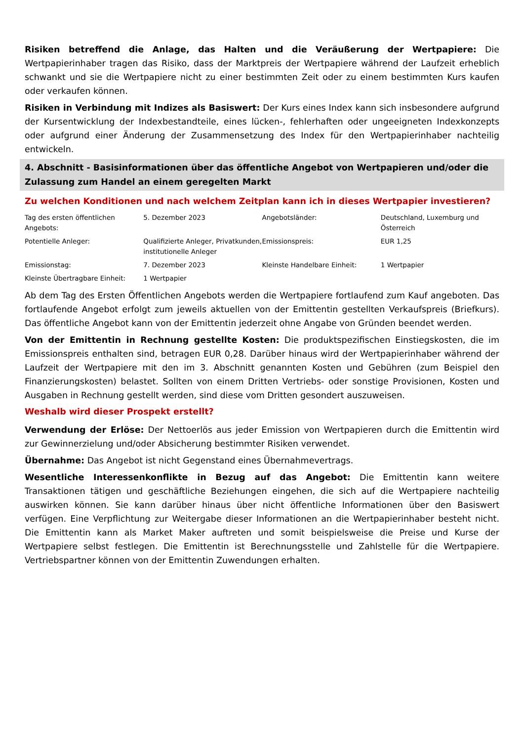Risiken betreffend die Anlage, das Halten und die Veräußerung der Wertpapiere: Die Wertpapierinhaber tragen das Risiko, dass der Marktpreis der Wertpapiere während der Laufzeit erheblich schwankt und sie die Wertpapiere nicht zu einer bestimmten Zeit oder zu einem bestimmten Kurs kaufen oder verkaufen können.
Risiken in Verbindung mit Indizes als Basiswert: Der Kurs eines Index kann sich insbesondere aufgrund der Kursentwicklung der Indexbestandteile, eines lücken-, fehlerhaften oder ungeeigneten Indexkonzepts oder aufgrund einer Änderung der Zusammensetzung des Index für den Wertpapierinhaber nachteilig entwickeln.
4. Abschnitt - Basisinformationen über das öffentliche Angebot von Wertpapieren und/oder die Zulassung zum Handel an einem geregelten Markt
Zu welchen Konditionen und nach welchem Zeitplan kann ich in dieses Wertpapier investieren?
| Tag des ersten öffentlichen Angebots: | 5. Dezember 2023 | Angebotsländer: | Deutschland, Luxemburg und Österreich |
| Potentielle Anleger: | Qualifizierte Anleger, Privatkunden, institutionelle Anleger | Emissionspreis: | EUR 1,25 |
| Emissionstag: | 7. Dezember 2023 | Kleinste Handelbare Einheit: | 1 Wertpapier |
| Kleinste Übertragbare Einheit: | 1 Wertpapier | | |
Ab dem Tag des Ersten Öffentlichen Angebots werden die Wertpapiere fortlaufend zum Kauf angeboten. Das fortlaufende Angebot erfolgt zum jeweils aktuellen von der Emittentin gestellten Verkaufspreis (Briefkurs). Das öffentliche Angebot kann von der Emittentin jederzeit ohne Angabe von Gründen beendet werden.
Von der Emittentin in Rechnung gestellte Kosten: Die produktspezifischen Einstiegskosten, die im Emissionspreis enthalten sind, betragen EUR 0,28. Darüber hinaus wird der Wertpapierinhaber während der Laufzeit der Wertpapiere mit den im 3. Abschnitt genannten Kosten und Gebühren (zum Beispiel den Finanzierungskosten) belastet. Sollten von einem Dritten Vertriebs- oder sonstige Provisionen, Kosten und Ausgaben in Rechnung gestellt werden, sind diese vom Dritten gesondert auszuweisen.
Weshalb wird dieser Prospekt erstellt?
Verwendung der Erlöse: Der Nettoerlös aus jeder Emission von Wertpapieren durch die Emittentin wird zur Gewinnerzielung und/oder Absicherung bestimmter Risiken verwendet.
Übernahme: Das Angebot ist nicht Gegenstand eines Übernahmevertrags.
Wesentliche Interessenkonflikte in Bezug auf das Angebot: Die Emittentin kann weitere Transaktionen tätigen und geschäftliche Beziehungen eingehen, die sich auf die Wertpapiere nachteilig auswirken können. Sie kann darüber hinaus über nicht öffentliche Informationen über den Basiswert verfügen. Eine Verpflichtung zur Weitergabe dieser Informationen an die Wertpapierinhaber besteht nicht. Die Emittentin kann als Market Maker auftreten und somit beispielsweise die Preise und Kurse der Wertpapiere selbst festlegen. Die Emittentin ist Berechnungsstelle und Zahlstelle für die Wertpapiere. Vertriebspartner können von der Emittentin Zuwendungen erhalten.